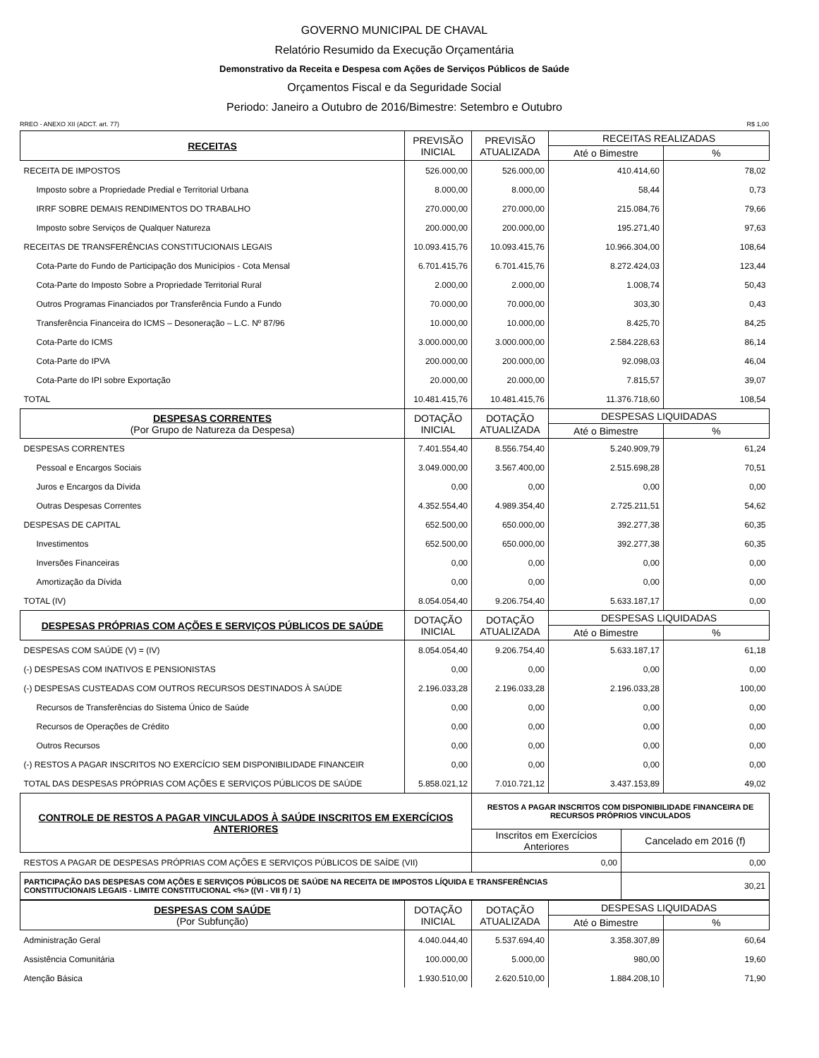GOVERNO MUNICIPAL DE CHAVAL
Relatório Resumido da Execução Orçamentária
Demonstrativo da Receita e Despesa com Ações de Serviços Públicos de Saúde
Orçamentos Fiscal e da Seguridade Social
Periodo: Janeiro a Outubro de 2016/Bimestre: Setembro e Outubro
RREO - ANEXO XII (ADCT. art. 77) R$ 1,00
| RECEITAS | PREVISÃO INICIAL | PREVISÃO ATUALIZADA | RECEITAS REALIZADAS | |
| --- | --- | --- | --- | --- |
| | | | Até o Bimestre | % |
| RECEITA DE IMPOSTOS | 526.000,00 | 526.000,00 | 410.414,60 | 78,02 |
| Imposto sobre a Propriedade Predial e Territorial Urbana | 8.000,00 | 8.000,00 | 58,44 | 0,73 |
| IRRF SOBRE DEMAIS RENDIMENTOS DO TRABALHO | 270.000,00 | 270.000,00 | 215.084,76 | 79,66 |
| Imposto sobre Serviços de Qualquer Natureza | 200.000,00 | 200.000,00 | 195.271,40 | 97,63 |
| RECEITAS DE TRANSFERÊNCIAS CONSTITUCIONAIS LEGAIS | 10.093.415,76 | 10.093.415,76 | 10.966.304,00 | 108,64 |
| Cota-Parte do Fundo de Participação dos Municípios - Cota Mensal | 6.701.415,76 | 6.701.415,76 | 8.272.424,03 | 123,44 |
| Cota-Parte do Imposto Sobre a Propriedade Territorial Rural | 2.000,00 | 2.000,00 | 1.008,74 | 50,43 |
| Outros Programas Financiados por Transferência Fundo a Fundo | 70.000,00 | 70.000,00 | 303,30 | 0,43 |
| Transferência Financeira do ICMS – Desoneração – L.C. Nº 87/96 | 10.000,00 | 10.000,00 | 8.425,70 | 84,25 |
| Cota-Parte do ICMS | 3.000.000,00 | 3.000.000,00 | 2.584.228,63 | 86,14 |
| Cota-Parte do IPVA | 200.000,00 | 200.000,00 | 92.098,03 | 46,04 |
| Cota-Parte do IPI sobre Exportação | 20.000,00 | 20.000,00 | 7.815,57 | 39,07 |
| TOTAL | 10.481.415,76 | 10.481.415,76 | 11.376.718,60 | 108,54 |
| DESPESAS CORRENTES (Por Grupo de Natureza da Despesa) | DOTAÇÃO INICIAL | DOTAÇÃO ATUALIZADA | DESPESAS LIQUIDADAS | |
| | | | Até o Bimestre | % |
| DESPESAS CORRENTES | 7.401.554,40 | 8.556.754,40 | 5.240.909,79 | 61,24 |
| Pessoal e Encargos Sociais | 3.049.000,00 | 3.567.400,00 | 2.515.698,28 | 70,51 |
| Juros e Encargos da Dívida | 0,00 | 0,00 | 0,00 | 0,00 |
| Outras Despesas Correntes | 4.352.554,40 | 4.989.354,40 | 2.725.211,51 | 54,62 |
| DESPESAS DE CAPITAL | 652.500,00 | 650.000,00 | 392.277,38 | 60,35 |
| Investimentos | 652.500,00 | 650.000,00 | 392.277,38 | 60,35 |
| Inversões Financeiras | 0,00 | 0,00 | 0,00 | 0,00 |
| Amortização da Dívida | 0,00 | 0,00 | 0,00 | 0,00 |
| TOTAL (IV) | 8.054.054,40 | 9.206.754,40 | 5.633.187,17 | 0,00 |
| DESPESAS PRÓPRIAS COM AÇÕES E SERVIÇOS PÚBLICOS DE SAÚDE | DOTAÇÃO INICIAL | DOTAÇÃO ATUALIZADA | DESPESAS LIQUIDADAS | |
| | | | Até o Bimestre | % |
| DESPESAS COM SAÚDE (V) = (IV) | 8.054.054,40 | 9.206.754,40 | 5.633.187,17 | 61,18 |
| (-) DESPESAS COM INATIVOS E PENSIONISTAS | 0,00 | 0,00 | 0,00 | 0,00 |
| (-) DESPESAS CUSTEADAS COM OUTROS RECURSOS DESTINADOS À SAÚDE | 2.196.033,28 | 2.196.033,28 | 2.196.033,28 | 100,00 |
| Recursos de Transferências do Sistema Único de Saúde | 0,00 | 0,00 | 0,00 | 0,00 |
| Recursos de Operações de Crédito | 0,00 | 0,00 | 0,00 | 0,00 |
| Outros Recursos | 0,00 | 0,00 | 0,00 | 0,00 |
| (-) RESTOS A PAGAR INSCRITOS NO EXERCÍCIO SEM DISPONIBILIDADE FINANCEIR | 0,00 | 0,00 | 0,00 | 0,00 |
| TOTAL DAS DESPESAS PRÓPRIAS COM AÇÕES E SERVIÇOS PÚBLICOS DE SAÚDE | 5.858.021,12 | 7.010.721,12 | 3.437.153,89 | 49,02 |
| CONTROLE DE RESTOS A PAGAR VINCULADOS À SAÚDE INSCRITOS EM EXERCÍCIOS ANTERIORES | RESTOS A PAGAR INSCRITOS COM DISPONIBILIDADE FINANCEIRA DE RECURSOS PRÓPRIOS VINCULADOS | |
| --- | --- | --- |
| | Inscritos em Exercícios Anteriores | Cancelado em 2016 (f) |
| RESTOS A PAGAR DE DESPESAS PRÓPRIAS COM AÇÕES E SERVIÇOS PÚBLICOS DE SAÍDE (VII) | 0,00 | 0,00 |
| PARTICIPAÇÃO DAS DESPESAS COM AÇÕES E SERVIÇOS PÚBLICOS DE SAÚDE NA RECEITA DE IMPOSTOS LÍQUIDA E TRANSFERÊNCIAS CONSTITUCIONAIS LEGAIS - LIMITE CONSTITUCIONAL <%> ((VI - VII f) / 1) | | 30,21 |
| DESPESAS COM SAÚDE (Por Subfunção) | DOTAÇÃO INICIAL | DOTAÇÃO ATUALIZADA | DESPESAS LIQUIDADAS | |
| --- | --- | --- | --- | --- |
| | | | Até o Bimestre | % |
| Administração Geral | 4.040.044,40 | 5.537.694,40 | 3.358.307,89 | 60,64 |
| Assistência Comunitária | 100.000,00 | 5.000,00 | 980,00 | 19,60 |
| Atenção Básica | 1.930.510,00 | 2.620.510,00 | 1.884.208,10 | 71,90 |